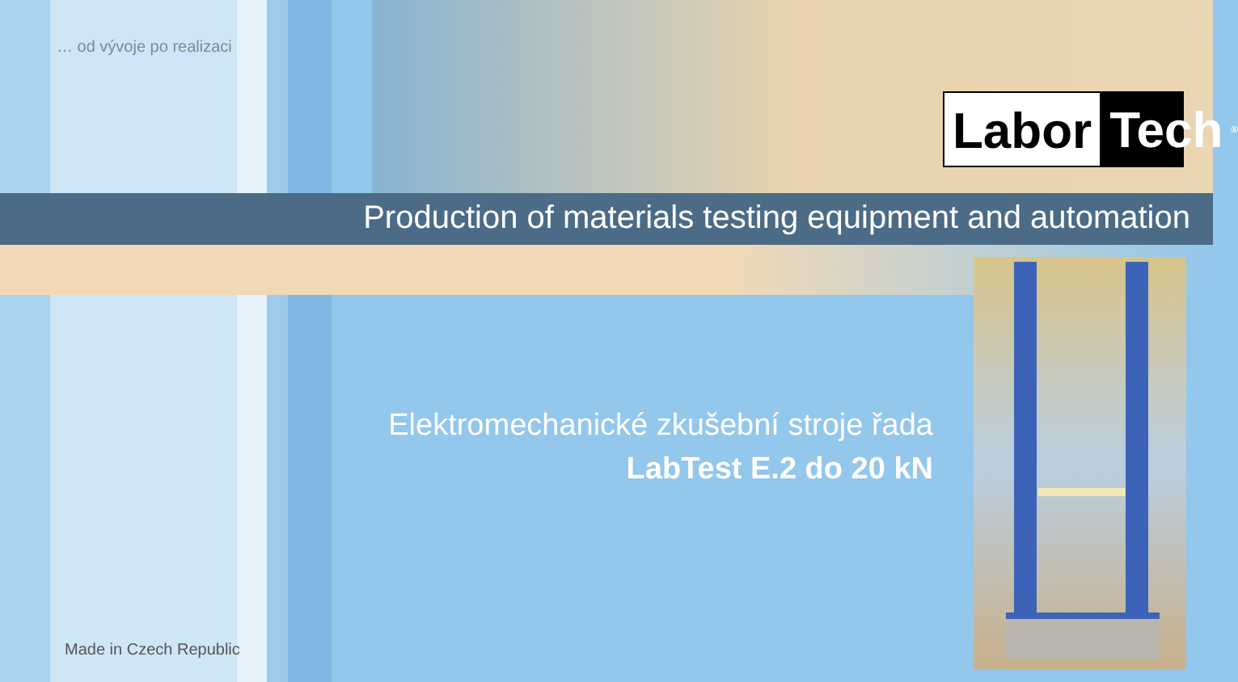… od vývoje po realizaci
Labor Tech<sup>®</sup>
Production of materials testing equipment and automation
Elektromechanické zkušební stroje řada
LabTest E.2 do 20 kN
Made in Czech Republic